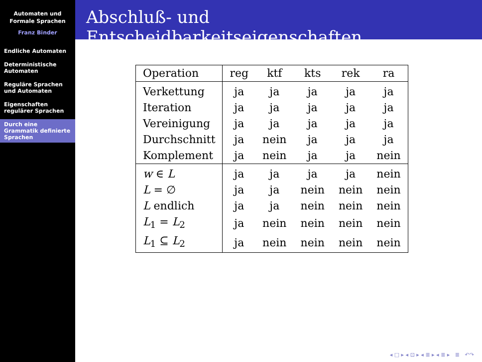Automaten und
Formale Sprachen
Franz Binder
Endliche Automaten
Deterministische Automaten
Reguläre Sprachen und Automaten
Eigenschaften regulärer Sprachen
Durch eine Grammatik definierte Sprachen
Abschluß- und Entscheidbarkeitseigenschaften
| Operation | reg | ktf | kts | rek | ra |
| --- | --- | --- | --- | --- | --- |
| Verkettung | ja | ja | ja | ja | ja |
| Iteration | ja | ja | ja | ja | ja |
| Vereinigung | ja | ja | ja | ja | ja |
| Durchschnitt | ja | nein | ja | ja | ja |
| Komplement | ja | nein | ja | ja | nein |
| w ∈ L | ja | ja | ja | ja | nein |
| L = ∅ | ja | ja | nein | nein | nein |
| L endlich | ja | ja | nein | nein | nein |
| L<sub>1</sub> = L<sub>2</sub> | ja | nein | nein | nein | nein |
| L<sub>1</sub> ⊆ L<sub>2</sub> | ja | nein | nein | nein | nein |
◂ □ ▸ ◂ ⊡ ▸ ◂ ≣ ▸ ◂ ≣ ▸ ≣ ↶↷